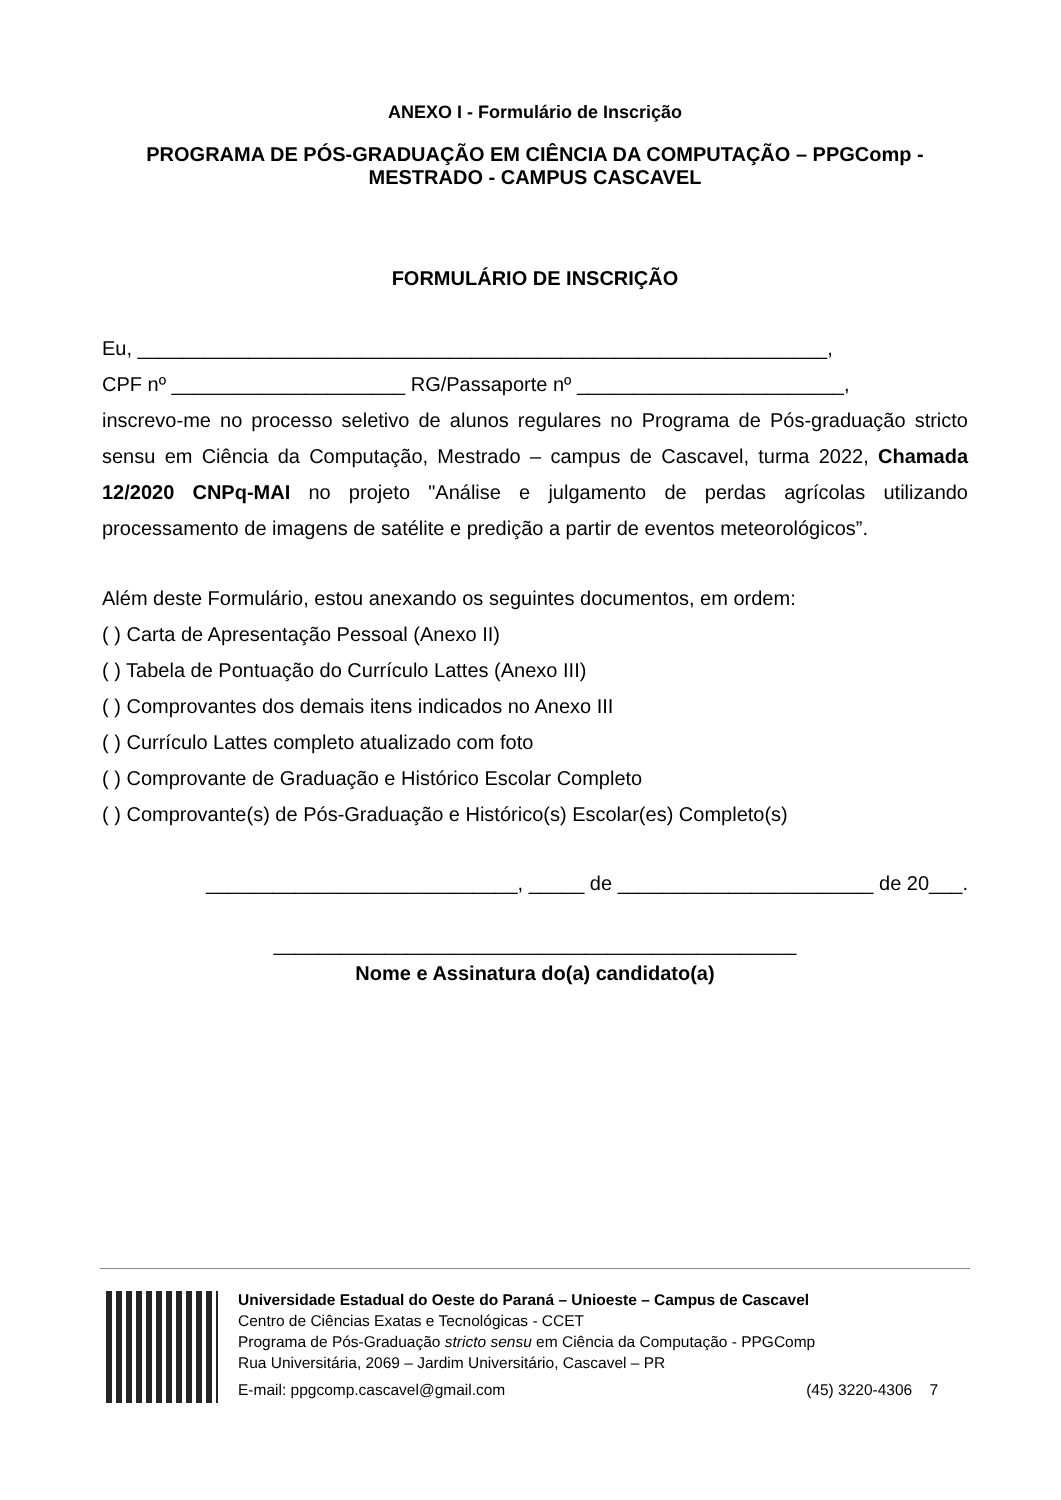ANEXO I - Formulário de Inscrição
PROGRAMA DE PÓS-GRADUAÇÃO EM CIÊNCIA DA COMPUTAÇÃO – PPGComp -
MESTRADO - CAMPUS CASCAVEL
FORMULÁRIO DE INSCRIÇÃO
Eu, ______________________________________________________________,
CPF nº _____________________ RG/Passaporte nº ________________________,
inscrevo-me no processo seletivo de alunos regulares no Programa de Pós-graduação stricto sensu em Ciência da Computação, Mestrado – campus de Cascavel, turma 2022, Chamada 12/2020 CNPq-MAI no projeto "Análise e julgamento de perdas agrícolas utilizando processamento de imagens de satélite e predição a partir de eventos meteorológicos”.
Além deste Formulário, estou anexando os seguintes documentos, em ordem:
( ) Carta de Apresentação Pessoal (Anexo II)
( ) Tabela de Pontuação do Currículo Lattes (Anexo III)
( ) Comprovantes dos demais itens indicados no Anexo III
( ) Currículo Lattes completo atualizado com foto
( ) Comprovante de Graduação e Histórico Escolar Completo
( ) Comprovante(s) de Pós-Graduação e Histórico(s) Escolar(es) Completo(s)
____________________________, _____ de _______________________ de 20___.
_______________________________________________
Nome e Assinatura do(a) candidato(a)
Universidade Estadual do Oeste do Paraná – Unioeste – Campus de Cascavel
Centro de Ciências Exatas e Tecnológicas - CCET
Programa de Pós-Graduação stricto sensu em Ciência da Computação - PPGComp
Rua Universitária, 2069 – Jardim Universitário, Cascavel – PR
E-mail: ppgcomp.cascavel@gmail.com (45) 3220-4306 7